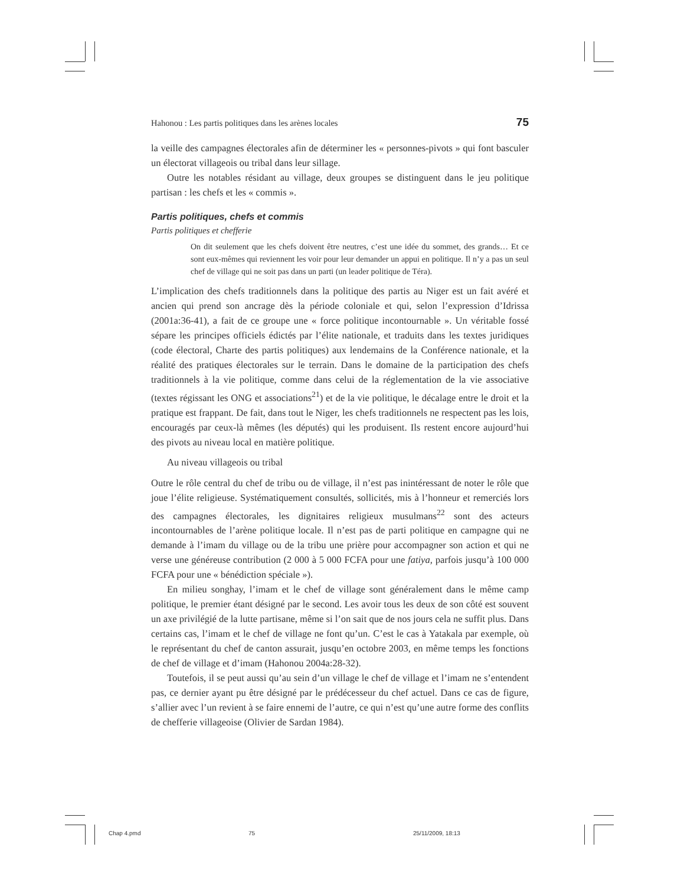Hahonou : Les partis politiques dans les arènes locales 75
la veille des campagnes électorales afin de déterminer les « personnes-pivots » qui font basculer un électorat villageois ou tribal dans leur sillage.
Outre les notables résidant au village, deux groupes se distinguent dans le jeu politique partisan : les chefs et les « commis ».
Partis politiques, chefs et commis
Partis politiques et chefferie
On dit seulement que les chefs doivent être neutres, c’est une idée du sommet, des grands… Et ce sont eux-mêmes qui reviennent les voir pour leur demander un appui en politique. Il n’y a pas un seul chef de village qui ne soit pas dans un parti (un leader politique de Téra).
L’implication des chefs traditionnels dans la politique des partis au Niger est un fait avéré et ancien qui prend son ancrage dès la période coloniale et qui, selon l’expression d’Idrissa (2001a:36-41), a fait de ce groupe une « force politique incontournable ». Un véritable fossé sépare les principes officiels édictés par l’élite nationale, et traduits dans les textes juridiques (code électoral, Charte des partis politiques) aux lendemains de la Conférence nationale, et la réalité des pratiques électorales sur le terrain. Dans le domaine de la participation des chefs traditionnels à la vie politique, comme dans celui de la réglementation de la vie associative (textes régissant les ONG et associations<sup>21</sup>) et de la vie politique, le décalage entre le droit et la pratique est frappant. De fait, dans tout le Niger, les chefs traditionnels ne respectent pas les lois, encouragés par ceux-là mêmes (les députés) qui les produisent. Ils restent encore aujourd’hui des pivots au niveau local en matière politique.
Au niveau villageois ou tribal
Outre le rôle central du chef de tribu ou de village, il n’est pas inintéressant de noter le rôle que joue l’élite religieuse. Systématiquement consultés, sollicités, mis à l’honneur et remerciés lors des campagnes électorales, les dignitaires religieux musulmans<sup>22</sup> sont des acteurs incontournables de l’arène politique locale. Il n’est pas de parti politique en campagne qui ne demande à l’imam du village ou de la tribu une prière pour accompagner son action et qui ne verse une généreuse contribution (2 000 à 5 000 FCFA pour une fatiya, parfois jusqu’à 100 000 FCFA pour une « bénédiction spéciale »).
En milieu songhay, l’imam et le chef de village sont généralement dans le même camp politique, le premier étant désigné par le second. Les avoir tous les deux de son côté est souvent un axe privilégié de la lutte partisane, même si l’on sait que de nos jours cela ne suffit plus. Dans certains cas, l’imam et le chef de village ne font qu’un. C’est le cas à Yatakala par exemple, où le représentant du chef de canton assurait, jusqu’en octobre 2003, en même temps les fonctions de chef de village et d’imam (Hahonou 2004a:28-32).
Toutefois, il se peut aussi qu’au sein d’un village le chef de village et l’imam ne s’entendent pas, ce dernier ayant pu être désigné par le prédécesseur du chef actuel. Dans ce cas de figure, s’allier avec l’un revient à se faire ennemi de l’autre, ce qui n’est qu’une autre forme des conflits de chefferie villageoise (Olivier de Sardan 1984).
Chap 4.pmd 75 25/11/2009, 18:13